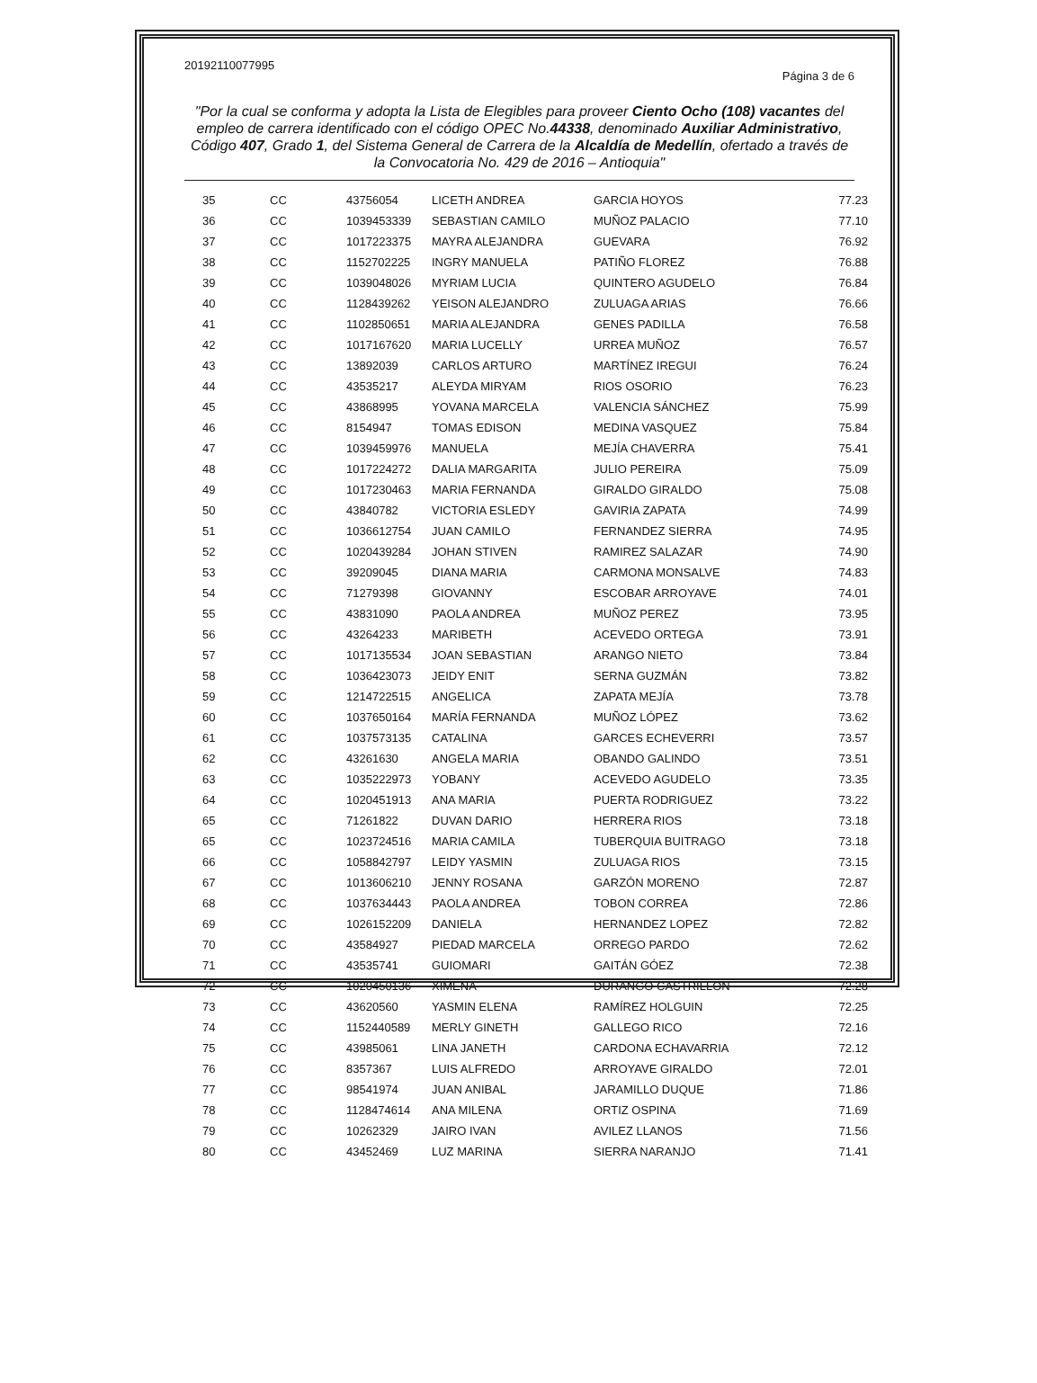20192110077995 Página 3 de 6
"Por la cual se conforma y adopta la Lista de Elegibles para proveer Ciento Ocho (108) vacantes del empleo de carrera identificado con el código OPEC No.44338, denominado Auxiliar Administrativo, Código 407, Grado 1, del Sistema General de Carrera de la Alcaldía de Medellín, ofertado a través de la Convocatoria No. 429 de 2016 – Antioquia"
| 35 | CC | 43756054 | LICETH ANDREA | GARCIA HOYOS | 77.23 |
| 36 | CC | 1039453339 | SEBASTIAN CAMILO | MUÑOZ PALACIO | 77.10 |
| 37 | CC | 1017223375 | MAYRA ALEJANDRA | GUEVARA | 76.92 |
| 38 | CC | 1152702225 | INGRY MANUELA | PATIÑO FLOREZ | 76.88 |
| 39 | CC | 1039048026 | MYRIAM LUCIA | QUINTERO AGUDELO | 76.84 |
| 40 | CC | 1128439262 | YEISON ALEJANDRO | ZULUAGA ARIAS | 76.66 |
| 41 | CC | 1102850651 | MARIA ALEJANDRA | GENES PADILLA | 76.58 |
| 42 | CC | 1017167620 | MARIA LUCELLY | URREA MUÑOZ | 76.57 |
| 43 | CC | 13892039 | CARLOS ARTURO | MARTÍNEZ IREGUI | 76.24 |
| 44 | CC | 43535217 | ALEYDA MIRYAM | RIOS OSORIO | 76.23 |
| 45 | CC | 43868995 | YOVANA MARCELA | VALENCIA SÁNCHEZ | 75.99 |
| 46 | CC | 8154947 | TOMAS EDISON | MEDINA VASQUEZ | 75.84 |
| 47 | CC | 1039459976 | MANUELA | MEJÍA CHAVERRA | 75.41 |
| 48 | CC | 1017224272 | DALIA MARGARITA | JULIO PEREIRA | 75.09 |
| 49 | CC | 1017230463 | MARIA FERNANDA | GIRALDO GIRALDO | 75.08 |
| 50 | CC | 43840782 | VICTORIA ESLEDY | GAVIRIA ZAPATA | 74.99 |
| 51 | CC | 1036612754 | JUAN CAMILO | FERNANDEZ SIERRA | 74.95 |
| 52 | CC | 1020439284 | JOHAN STIVEN | RAMIREZ SALAZAR | 74.90 |
| 53 | CC | 39209045 | DIANA MARIA | CARMONA MONSALVE | 74.83 |
| 54 | CC | 71279398 | GIOVANNY | ESCOBAR ARROYAVE | 74.01 |
| 55 | CC | 43831090 | PAOLA ANDREA | MUÑOZ PEREZ | 73.95 |
| 56 | CC | 43264233 | MARIBETH | ACEVEDO ORTEGA | 73.91 |
| 57 | CC | 1017135534 | JOAN SEBASTIAN | ARANGO NIETO | 73.84 |
| 58 | CC | 1036423073 | JEIDY ENIT | SERNA GUZMÁN | 73.82 |
| 59 | CC | 1214722515 | ANGELICA | ZAPATA MEJÍA | 73.78 |
| 60 | CC | 1037650164 | MARÍA FERNANDA | MUÑOZ LÓPEZ | 73.62 |
| 61 | CC | 1037573135 | CATALINA | GARCES ECHEVERRI | 73.57 |
| 62 | CC | 43261630 | ANGELA MARIA | OBANDO GALINDO | 73.51 |
| 63 | CC | 1035222973 | YOBANY | ACEVEDO AGUDELO | 73.35 |
| 64 | CC | 1020451913 | ANA MARIA | PUERTA RODRIGUEZ | 73.22 |
| 65 | CC | 71261822 | DUVAN DARIO | HERRERA RIOS | 73.18 |
| 65 | CC | 1023724516 | MARIA CAMILA | TUBERQUIA BUITRAGO | 73.18 |
| 66 | CC | 1058842797 | LEIDY YASMIN | ZULUAGA RIOS | 73.15 |
| 67 | CC | 1013606210 | JENNY ROSANA | GARZÓN MORENO | 72.87 |
| 68 | CC | 1037634443 | PAOLA ANDREA | TOBON CORREA | 72.86 |
| 69 | CC | 1026152209 | DANIELA | HERNANDEZ LOPEZ | 72.82 |
| 70 | CC | 43584927 | PIEDAD MARCELA | ORREGO PARDO | 72.62 |
| 71 | CC | 43535741 | GUIOMARI | GAITÁN GÓEZ | 72.38 |
| 72 | CC | 1020450136 | XIMENA | DURANGO CASTRILLON | 72.28 |
| 73 | CC | 43620560 | YASMIN ELENA | RAMÍREZ HOLGUIN | 72.25 |
| 74 | CC | 1152440589 | MERLY GINETH | GALLEGO RICO | 72.16 |
| 75 | CC | 43985061 | LINA JANETH | CARDONA ECHAVARRIA | 72.12 |
| 76 | CC | 8357367 | LUIS ALFREDO | ARROYAVE GIRALDO | 72.01 |
| 77 | CC | 98541974 | JUAN ANIBAL | JARAMILLO DUQUE | 71.86 |
| 78 | CC | 1128474614 | ANA MILENA | ORTIZ OSPINA | 71.69 |
| 79 | CC | 10262329 | JAIRO IVAN | AVILEZ LLANOS | 71.56 |
| 80 | CC | 43452469 | LUZ MARINA | SIERRA NARANJO | 71.41 |